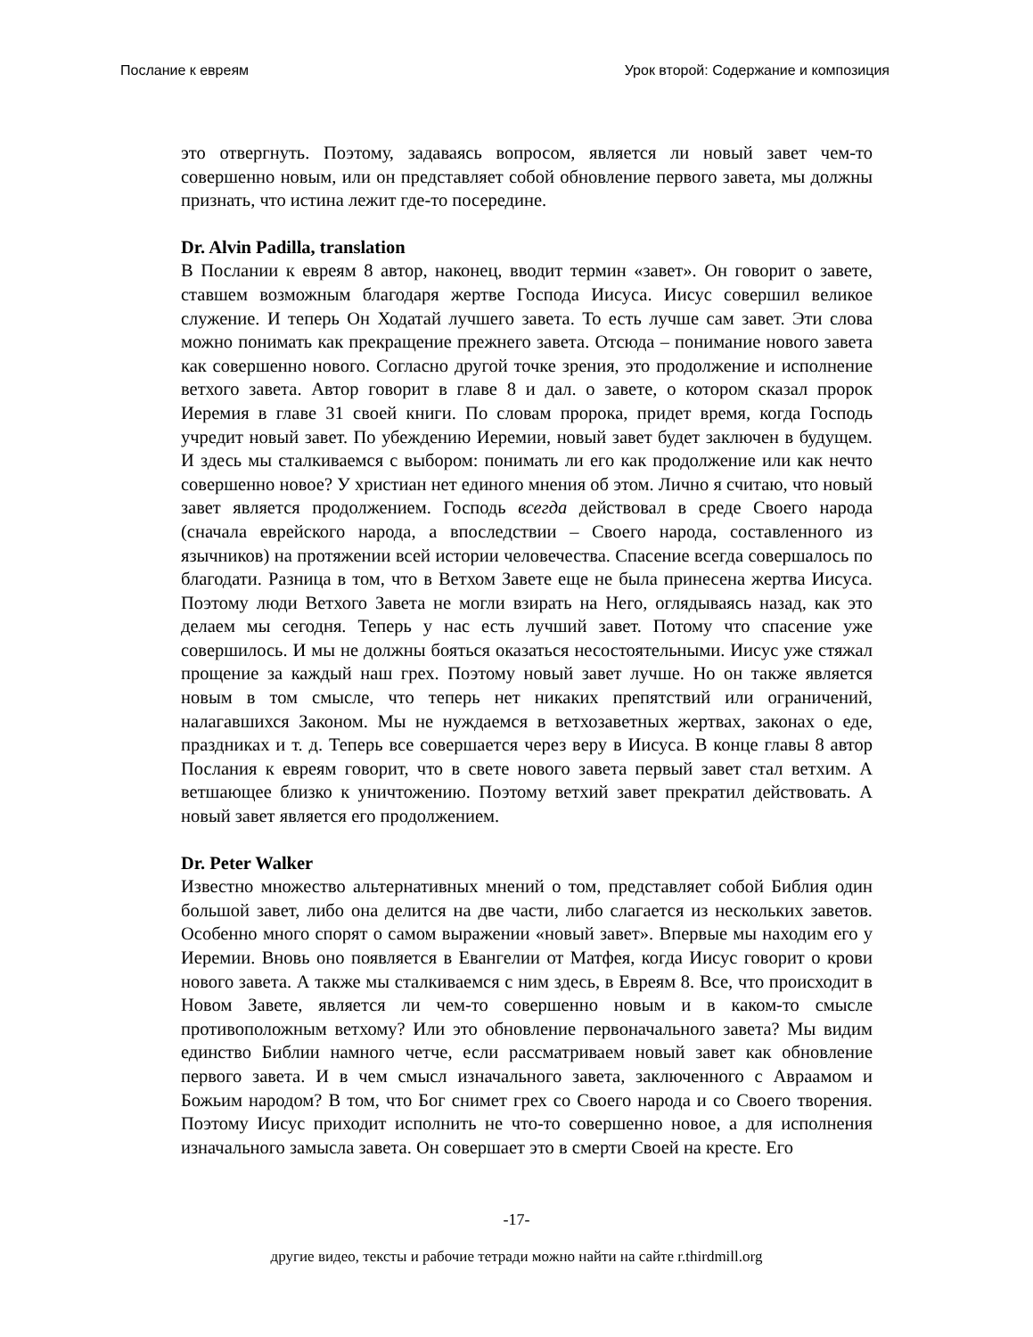Послание к евреям Урок второй: Содержание и композиция
это отвергнуть. Поэтому, задаваясь вопросом, является ли новый завет чем-то совершенно новым, или он представляет собой обновление первого завета, мы должны признать, что истина лежит где-то посередине.
Dr. Alvin Padilla, translation
В Послании к евреям 8 автор, наконец, вводит термин «завет». Он говорит о завете, ставшем возможным благодаря жертве Господа Иисуса. Иисус совершил великое служение. И теперь Он Ходатай лучшего завета. То есть лучше сам завет. Эти слова можно понимать как прекращение прежнего завета. Отсюда – понимание нового завета как совершенно нового. Согласно другой точке зрения, это продолжение и исполнение ветхого завета. Автор говорит в главе 8 и дал. о завете, о котором сказал пророк Иеремия в главе 31 своей книги. По словам пророка, придет время, когда Господь учредит новый завет. По убеждению Иеремии, новый завет будет заключен в будущем. И здесь мы сталкиваемся с выбором: понимать ли его как продолжение или как нечто совершенно новое? У христиан нет единого мнения об этом. Лично я считаю, что новый завет является продолжением. Господь всегда действовал в среде Своего народа (сначала еврейского народа, а впоследствии – Своего народа, составленного из язычников) на протяжении всей истории человечества. Спасение всегда совершалось по благодати. Разница в том, что в Ветхом Завете еще не была принесена жертва Иисуса. Поэтому люди Ветхого Завета не могли взирать на Него, оглядываясь назад, как это делаем мы сегодня. Теперь у нас есть лучший завет. Потому что спасение уже совершилось. И мы не должны бояться оказаться несостоятельными. Иисус уже стяжал прощение за каждый наш грех. Поэтому новый завет лучше. Но он также является новым в том смысле, что теперь нет никаких препятствий или ограничений, налагавшихся Законом. Мы не нуждаемся в ветхозаветных жертвах, законах о еде, праздниках и т. д. Теперь все совершается через веру в Иисуса. В конце главы 8 автор Послания к евреям говорит, что в свете нового завета первый завет стал ветхим. А ветшающее близко к уничтожению. Поэтому ветхий завет прекратил действовать. А новый завет является его продолжением.
Dr. Peter Walker
Известно множество альтернативных мнений о том, представляет собой Библия один большой завет, либо она делится на две части, либо слагается из нескольких заветов. Особенно много спорят о самом выражении «новый завет». Впервые мы находим его у Иеремии. Вновь оно появляется в Евангелии от Матфея, когда Иисус говорит о крови нового завета. А также мы сталкиваемся с ним здесь, в Евреям 8. Все, что происходит в Новом Завете, является ли чем-то совершенно новым и в каком-то смысле противоположным ветхому? Или это обновление первоначального завета? Мы видим единство Библии намного четче, если рассматриваем новый завет как обновление первого завета. И в чем смысл изначального завета, заключенного с Авраамом и Божьим народом? В том, что Бог снимет грех со Своего народа и со Своего творения. Поэтому Иисус приходит исполнить не что-то совершенно новое, а для исполнения изначального замысла завета. Он совершает это в смерти Своей на кресте. Его
-17-
другие видео, тексты и рабочие тетради можно найти на сайте r.thirdmill.org